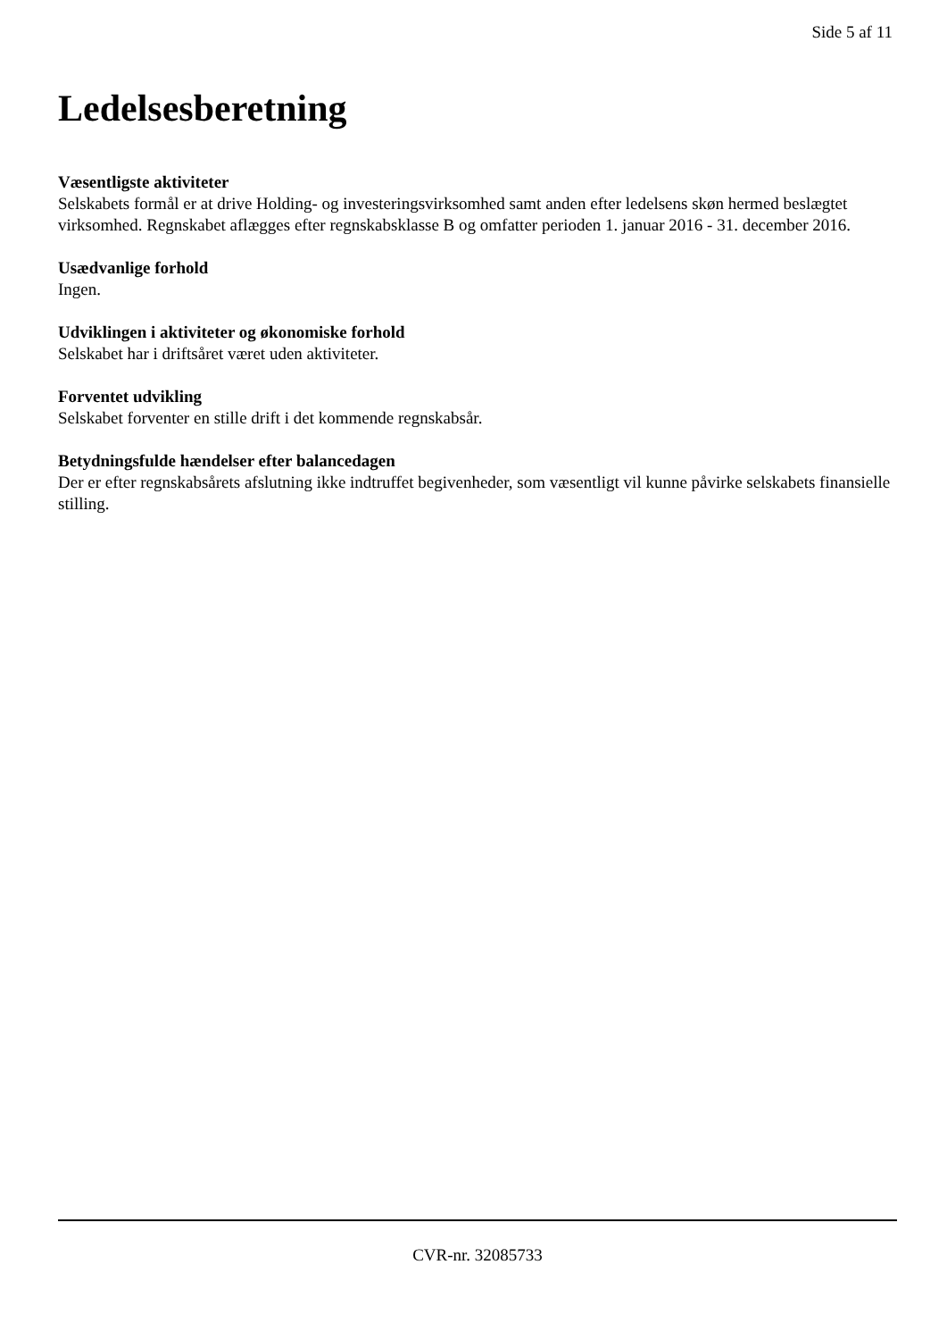Side 5 af 11
Ledelsesberetning
Væsentligste aktiviteter
Selskabets formål er at drive Holding- og investeringsvirksomhed samt anden efter ledelsens skøn hermed beslægtet virksomhed. Regnskabet aflægges efter regnskabsklasse B og omfatter perioden 1. januar 2016 - 31. december 2016.
Usædvanlige forhold
Ingen.
Udviklingen i aktiviteter og økonomiske forhold
Selskabet har i driftsåret været uden aktiviteter.
Forventet udvikling
Selskabet forventer en stille drift i det kommende regnskabsår.
Betydningsfulde hændelser efter balancedagen
Der er efter regnskabsårets afslutning ikke indtruffet begivenheder, som væsentligt vil kunne påvirke selskabets finansielle stilling.
CVR-nr. 32085733